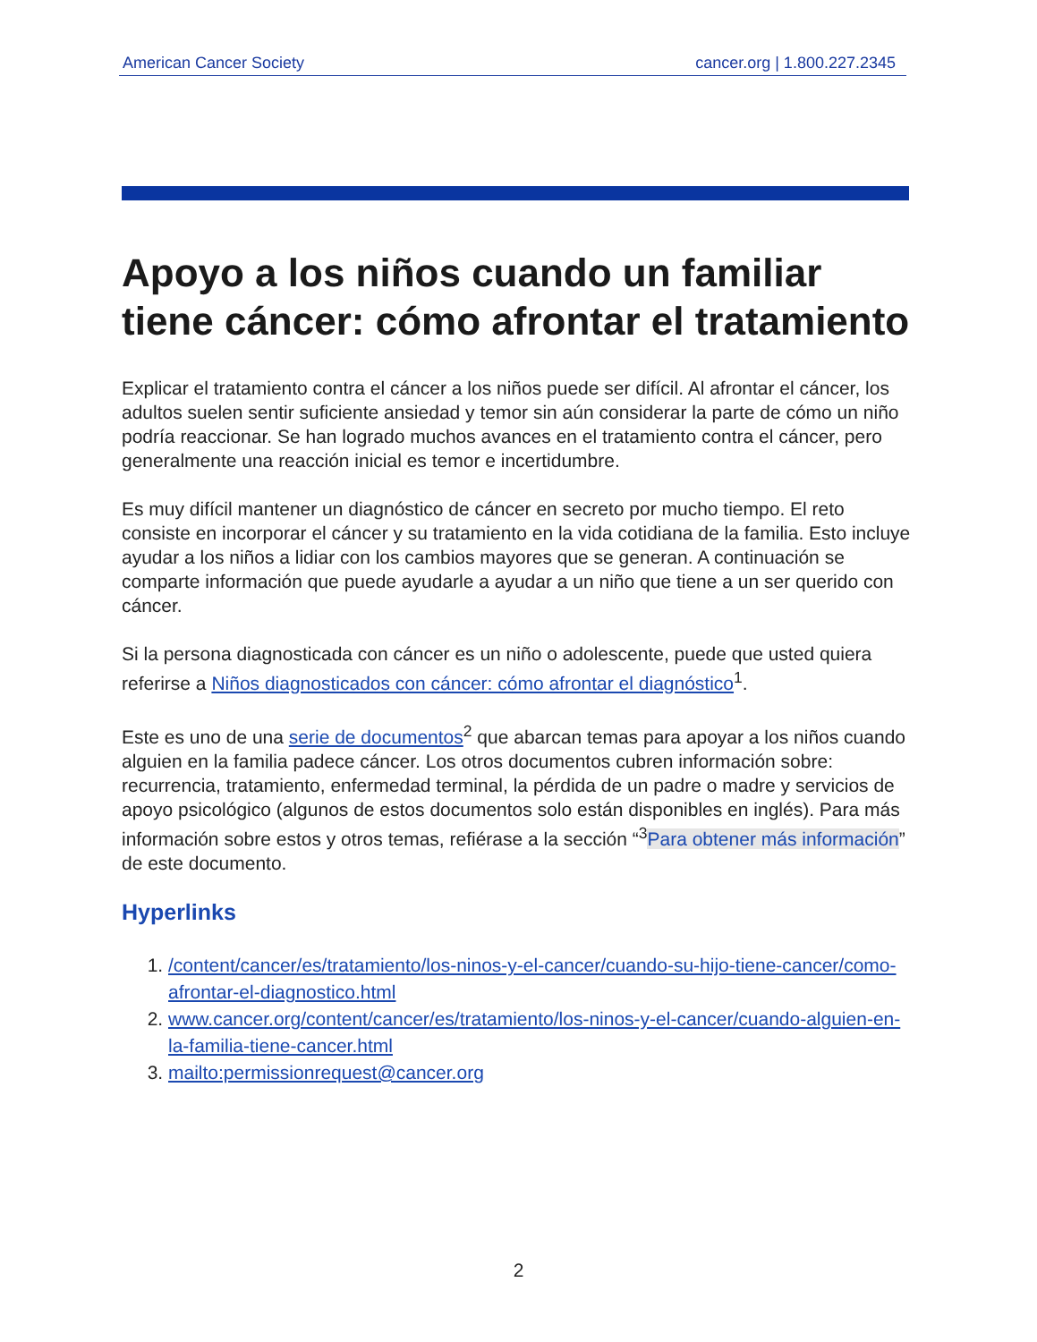American Cancer Society cancer.org | 1.800.227.2345
Apoyo a los niños cuando un familiar tiene cáncer: cómo afrontar el tratamiento
Explicar el tratamiento contra el cáncer a los niños puede ser difícil. Al afrontar el cáncer, los adultos suelen sentir suficiente ansiedad y temor sin aún considerar la parte de cómo un niño podría reaccionar. Se han logrado muchos avances en el tratamiento contra el cáncer, pero generalmente una reacción inicial es temor e incertidumbre.
Es muy difícil mantener un diagnóstico de cáncer en secreto por mucho tiempo. El reto consiste en incorporar el cáncer y su tratamiento en la vida cotidiana de la familia. Esto incluye ayudar a los niños a lidiar con los cambios mayores que se generan. A continuación se comparte información que puede ayudarle a ayudar a un niño que tiene a un ser querido con cáncer.
Si la persona diagnosticada con cáncer es un niño o adolescente, puede que usted quiera referirse a Niños diagnosticados con cáncer: cómo afrontar el diagnóstico<sup>1</sup>.
Este es uno de una serie de documentos<sup>2</sup> que abarcan temas para apoyar a los niños cuando alguien en la familia padece cáncer. Los otros documentos cubren información sobre: recurrencia, tratamiento, enfermedad terminal, la pérdida de un padre o madre y servicios de apoyo psicológico (algunos de estos documentos solo están disponibles en inglés). Para más información sobre estos y otros temas, refiérase a la sección “<sup>3</sup>Para obtener más información” de este documento.
Hyperlinks
1. /content/cancer/es/tratamiento/los-ninos-y-el-cancer/cuando-su-hijo-tiene-cancer/como-afrontar-el-diagnostico.html
2. www.cancer.org/content/cancer/es/tratamiento/los-ninos-y-el-cancer/cuando-alguien-en-la-familia-tiene-cancer.html
3. mailto:permissionrequest@cancer.org
2